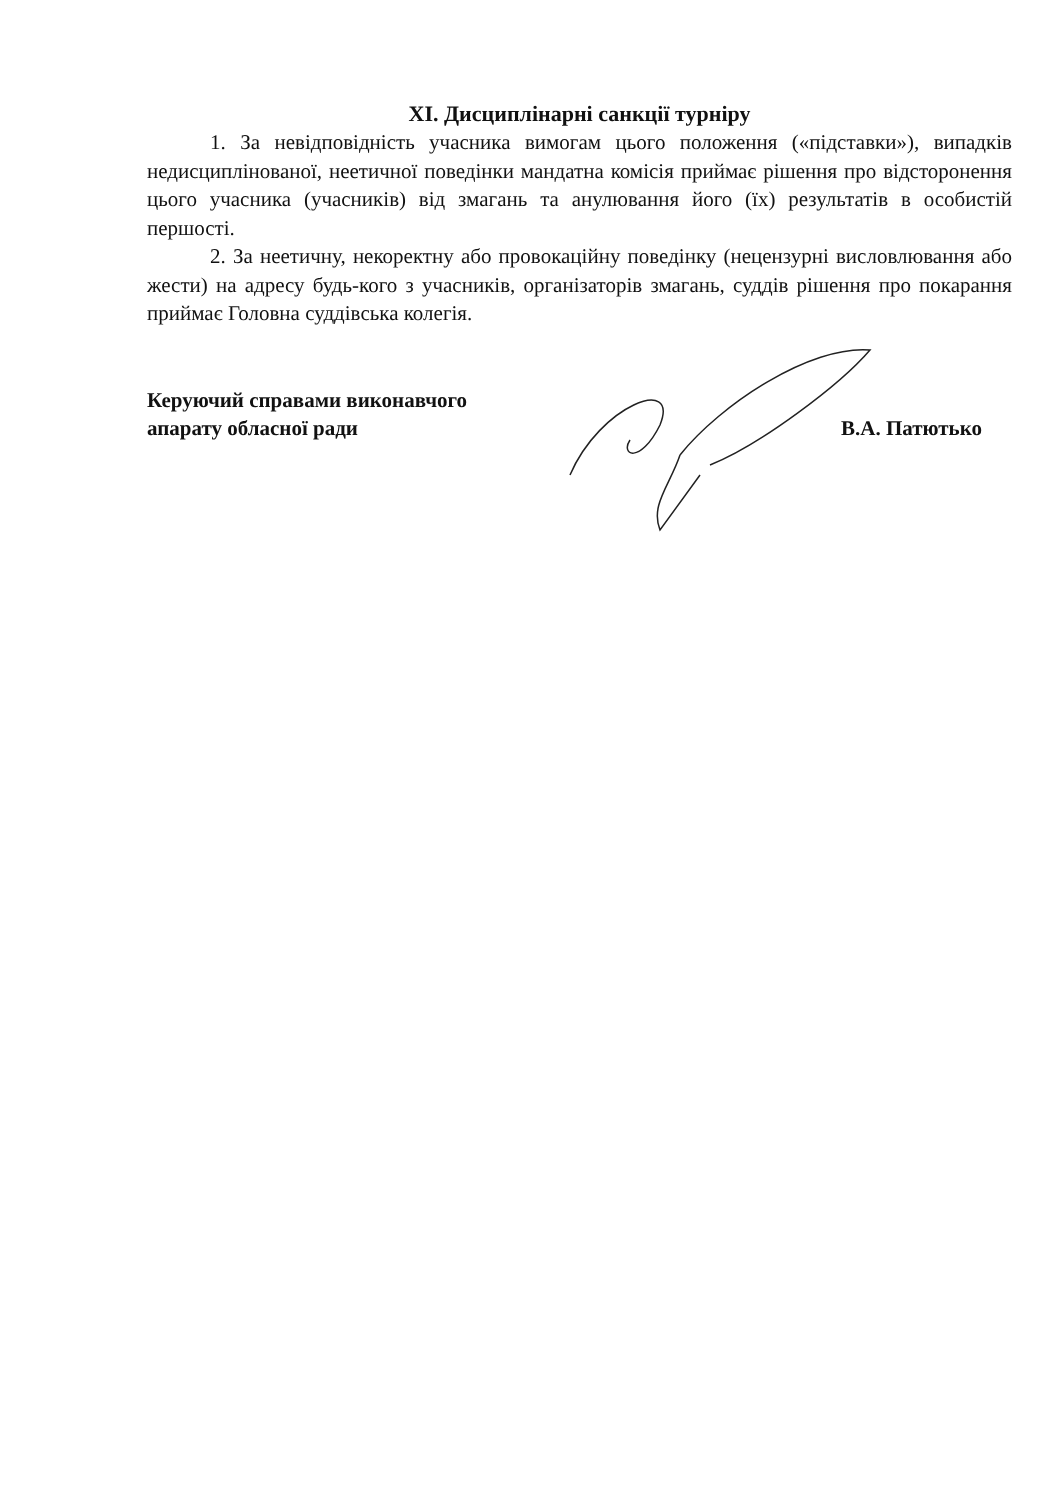XI. Дисциплінарні санкції турніру
1. За невідповідність учасника вимогам цього положення («підставки»), випадків недисциплінованої, неетичної поведінки мандатна комісія приймає рішення про відсторонення цього учасника (учасників) від змагань та анулювання його (їх) результатів в особистій першості.
2. За неетичну, некоректну або провокаційну поведінку (нецензурні висловлювання або жести) на адресу будь-кого з учасників, організаторів змагань, суддів рішення про покарання приймає Головна суддівська колегія.
Керуючий справами виконавчого
апарату обласної ради
В.А. Патютько